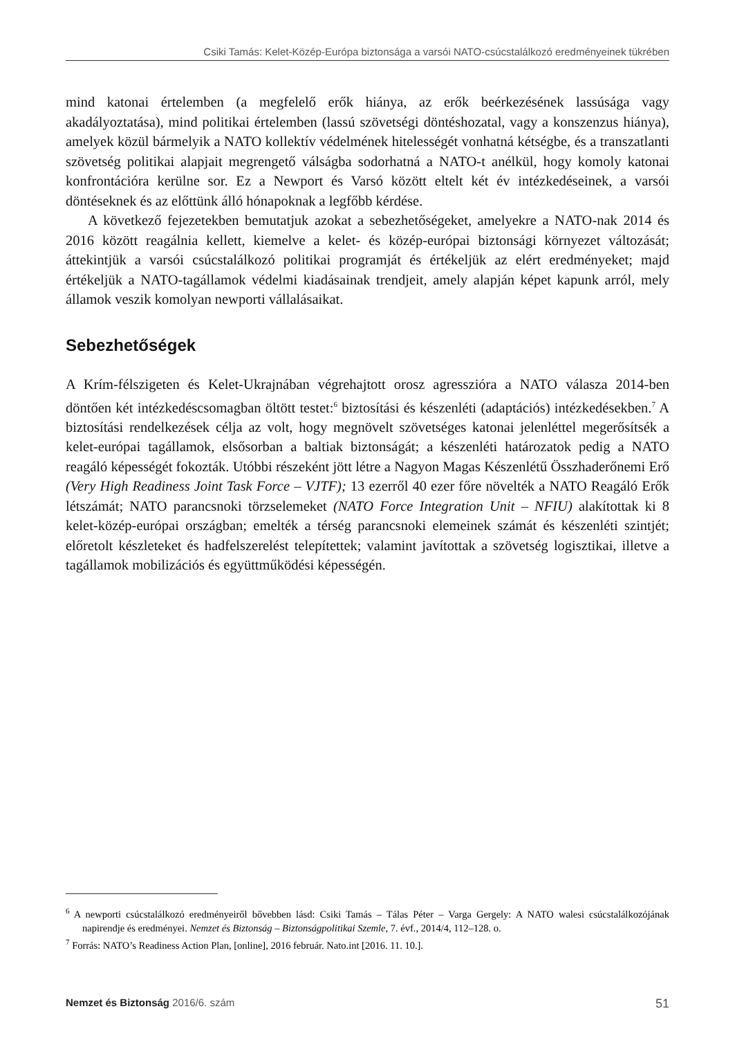Csiki Tamás: Kelet-Közép-Európa biztonsága a varsói NATO-csúcstalálkozó eredményeinek tükrében
mind katonai értelemben (a megfelelő erők hiánya, az erők beérkezésének lassúsága vagy akadályoztatása), mind politikai értelemben (lassú szövetségi döntéshozatal, vagy a konszenzus hiánya), amelyek közül bármelyik a NATO kollektív védelmének hitelességét vonhatná kétségbe, és a transzatlanti szövetség politikai alapjait megrengető válságba sodorhatná a NATO-t anélkül, hogy komoly katonai konfrontációra kerülne sor. Ez a Newport és Varsó között eltelt két év intézkedéseinek, a varsói döntéseknek és az előttünk álló hónapoknak a legfőbb kérdése.
A következő fejezetekben bemutatjuk azokat a sebezhetőségeket, amelyekre a NATO-nak 2014 és 2016 között reagálnia kellett, kiemelve a kelet- és közép-európai biztonsági környezet változását; áttekintjük a varsói csúcstalálkozó politikai programját és értékeljük az elért eredményeket; majd értékeljük a NATO-tagállamok védelmi kiadásainak trendjeit, amely alapján képet kapunk arról, mely államok veszik komolyan newporti vállalásaikat.
Sebezhetőségek
A Krím-félszigeten és Kelet-Ukrajnában végrehajtott orosz agresszióra a NATO válasza 2014-ben döntően két intézkedéscsomagban öltött testet:<sup>6</sup> biztosítási és készenléti (adaptációs) intézkedésekben.<sup>7</sup> A biztosítási rendelkezések célja az volt, hogy megnövelt szövetséges katonai jelenléttel megerősítsék a kelet-európai tagállamok, elsősorban a baltiak biztonságát; a készenléti határozatok pedig a NATO reagáló képességét fokozták. Utóbbi részeként jött létre a Nagyon Magas Készenlétű Összhaderőnemi Erő (Very High Readiness Joint Task Force – VJTF); 13 ezerről 40 ezer főre növelték a NATO Reagáló Erők létszámát; NATO parancsnoki törzselemeket (NATO Force Integration Unit – NFIU) alakítottak ki 8 kelet-közép-európai országban; emelték a térség parancsnoki elemeinek számát és készenléti szintjét; előretolt készleteket és hadfelszerelést telepítettek; valamint javítottak a szövetség logisztikai, illetve a tagállamok mobilizációs és együttműködési képességén.
<sup>6</sup> A newporti csúcstalálkozó eredményeiről bővebben lásd: Csiki Tamás – Tálas Péter – Varga Gergely: A NATO walesi csúcstalálkozójának napirendje és eredményei. Nemzet és Biztonság – Biztonságpolitikai Szemle, 7. évf., 2014/4, 112–128. o.
<sup>7</sup> Forrás: NATO’s Readiness Action Plan, [online], 2016 február. Nato.int [2016. 11. 10.].
Nemzet és Biztonság 2016/6. szám 51